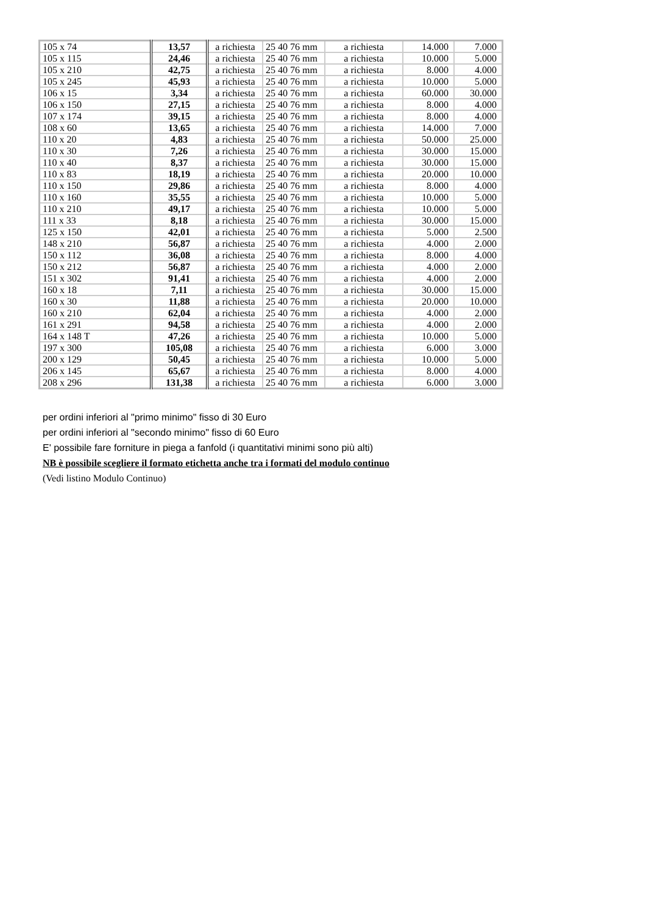| 105 x 74 | 13,57 | a richiesta | 25 40 76 mm | a richiesta | 14.000 | 7.000 |
| 105 x 115 | 24,46 | a richiesta | 25 40 76 mm | a richiesta | 10.000 | 5.000 |
| 105 x 210 | 42,75 | a richiesta | 25 40 76 mm | a richiesta | 8.000 | 4.000 |
| 105 x 245 | 45,93 | a richiesta | 25 40 76 mm | a richiesta | 10.000 | 5.000 |
| 106 x 15 | 3,34 | a richiesta | 25 40 76 mm | a richiesta | 60.000 | 30.000 |
| 106 x 150 | 27,15 | a richiesta | 25 40 76 mm | a richiesta | 8.000 | 4.000 |
| 107 x 174 | 39,15 | a richiesta | 25 40 76 mm | a richiesta | 8.000 | 4.000 |
| 108 x 60 | 13,65 | a richiesta | 25 40 76 mm | a richiesta | 14.000 | 7.000 |
| 110 x 20 | 4,83 | a richiesta | 25 40 76 mm | a richiesta | 50.000 | 25.000 |
| 110 x 30 | 7,26 | a richiesta | 25 40 76 mm | a richiesta | 30.000 | 15.000 |
| 110 x 40 | 8,37 | a richiesta | 25 40 76 mm | a richiesta | 30.000 | 15.000 |
| 110 x 83 | 18,19 | a richiesta | 25 40 76 mm | a richiesta | 20.000 | 10.000 |
| 110 x 150 | 29,86 | a richiesta | 25 40 76 mm | a richiesta | 8.000 | 4.000 |
| 110 x 160 | 35,55 | a richiesta | 25 40 76 mm | a richiesta | 10.000 | 5.000 |
| 110 x 210 | 49,17 | a richiesta | 25 40 76 mm | a richiesta | 10.000 | 5.000 |
| 111 x 33 | 8,18 | a richiesta | 25 40 76 mm | a richiesta | 30.000 | 15.000 |
| 125 x 150 | 42,01 | a richiesta | 25 40 76 mm | a richiesta | 5.000 | 2.500 |
| 148 x 210 | 56,87 | a richiesta | 25 40 76 mm | a richiesta | 4.000 | 2.000 |
| 150 x 112 | 36,08 | a richiesta | 25 40 76 mm | a richiesta | 8.000 | 4.000 |
| 150 x 212 | 56,87 | a richiesta | 25 40 76 mm | a richiesta | 4.000 | 2.000 |
| 151 x 302 | 91,41 | a richiesta | 25 40 76 mm | a richiesta | 4.000 | 2.000 |
| 160 x 18 | 7,11 | a richiesta | 25 40 76 mm | a richiesta | 30.000 | 15.000 |
| 160 x 30 | 11,88 | a richiesta | 25 40 76 mm | a richiesta | 20.000 | 10.000 |
| 160 x 210 | 62,04 | a richiesta | 25 40 76 mm | a richiesta | 4.000 | 2.000 |
| 161 x 291 | 94,58 | a richiesta | 25 40 76 mm | a richiesta | 4.000 | 2.000 |
| 164 x 148 T | 47,26 | a richiesta | 25 40 76 mm | a richiesta | 10.000 | 5.000 |
| 197 x 300 | 105,08 | a richiesta | 25 40 76 mm | a richiesta | 6.000 | 3.000 |
| 200 x 129 | 50,45 | a richiesta | 25 40 76 mm | a richiesta | 10.000 | 5.000 |
| 206 x 145 | 65,67 | a richiesta | 25 40 76 mm | a richiesta | 8.000 | 4.000 |
| 208 x 296 | 131,38 | a richiesta | 25 40 76 mm | a richiesta | 6.000 | 3.000 |
per ordini inferiori al "primo minimo" fisso di 30 Euro
per ordini inferiori al "secondo minimo" fisso di 60 Euro
E' possibile fare forniture in piega a fanfold (i quantitativi minimi sono più alti)
NB è possibile scegliere il formato etichetta anche tra i formati del modulo continuo
(Vedi listino Modulo Continuo)